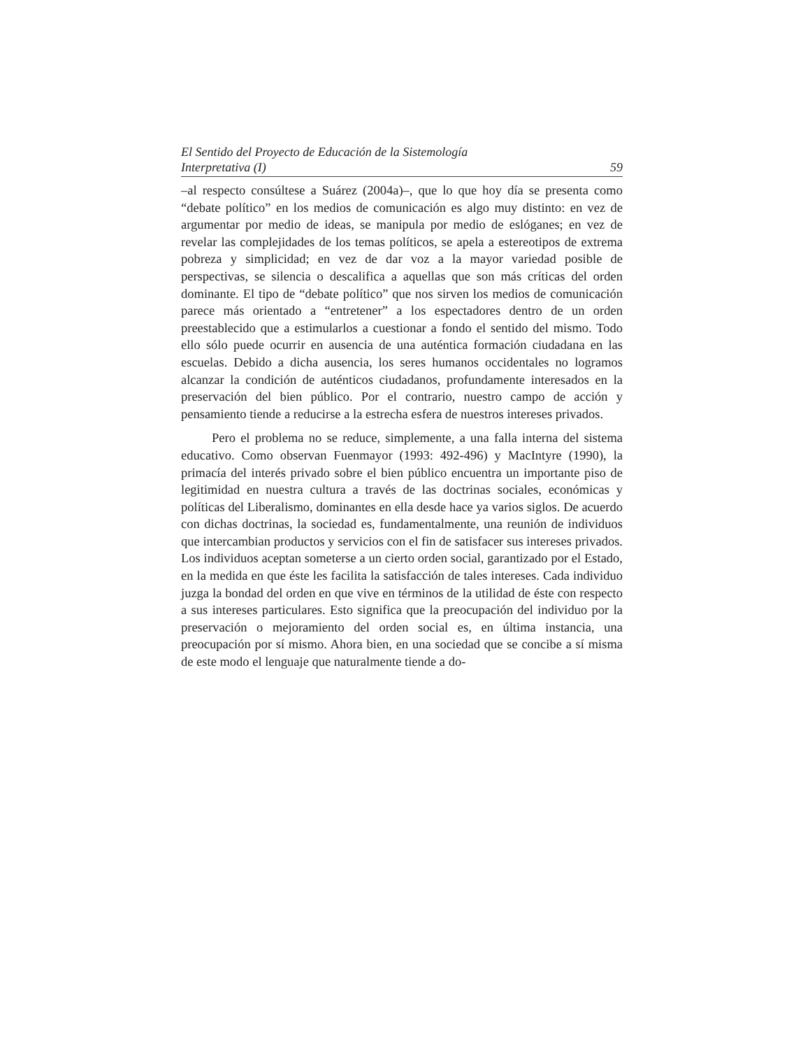El Sentido del Proyecto de Educación de la Sistemología
Interpretativa (I) 59
–al respecto consúltese a Suárez (2004a)–, que lo que hoy día se presenta como “debate político” en los medios de comunicación es algo muy distinto: en vez de argumentar por medio de ideas, se manipula por medio de eslóganes; en vez de revelar las complejidades de los temas políticos, se apela a estereotipos de extrema pobreza y simplicidad; en vez de dar voz a la mayor variedad posible de perspectivas, se silencia o descalifica a aquellas que son más críticas del orden dominante. El tipo de “debate político” que nos sirven los medios de comunicación parece más orientado a “entretener” a los espectadores dentro de un orden preestablecido que a estimularlos a cuestionar a fondo el sentido del mismo. Todo ello sólo puede ocurrir en ausencia de una auténtica formación ciudadana en las escuelas. Debido a dicha ausencia, los seres humanos occidentales no logramos alcanzar la condición de auténticos ciudadanos, profundamente interesados en la preservación del bien público. Por el contrario, nuestro campo de acción y pensamiento tiende a reducirse a la estrecha esfera de nuestros intereses privados.
Pero el problema no se reduce, simplemente, a una falla interna del sistema educativo. Como observan Fuenmayor (1993: 492-496) y MacIntyre (1990), la primacía del interés privado sobre el bien público encuentra un importante piso de legitimidad en nuestra cultura a través de las doctrinas sociales, económicas y políticas del Liberalismo, dominantes en ella desde hace ya varios siglos. De acuerdo con dichas doctrinas, la sociedad es, fundamentalmente, una reunión de individuos que intercambian productos y servicios con el fin de satisfacer sus intereses privados. Los individuos aceptan someterse a un cierto orden social, garantizado por el Estado, en la medida en que éste les facilita la satisfacción de tales intereses. Cada individuo juzga la bondad del orden en que vive en términos de la utilidad de éste con respecto a sus intereses particulares. Esto significa que la preocupación del individuo por la preservación o mejoramiento del orden social es, en última instancia, una preocupación por sí mismo. Ahora bien, en una sociedad que se concibe a sí misma de este modo el lenguaje que naturalmente tiende a do-